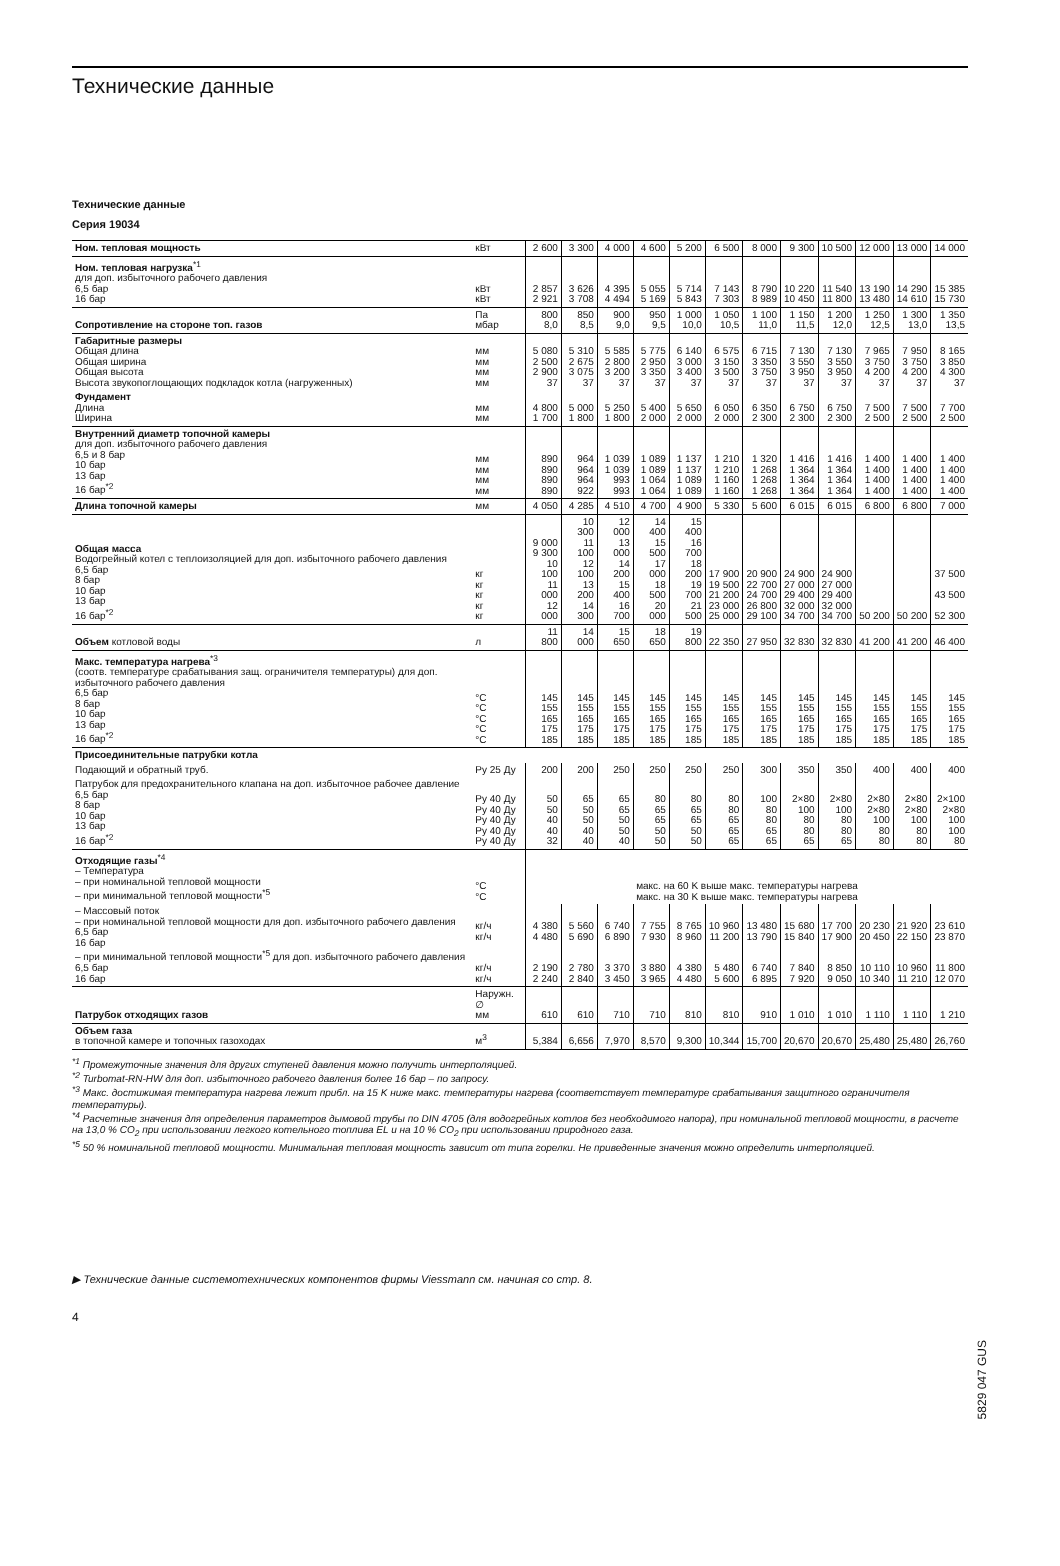Технические данные
Технические данные
Серия 19034
| Ном. тепловая мощность | кВт | 2 600 | 3 300 | 4 000 | 4 600 | 5 200 | 6 500 | 8 000 | 9 300 | 10 500 | 12 000 | 13 000 | 14 000 |
| Ном. тепловая нагрузка<sup>*1</sup> для доп. избыточного рабочего давления 6,5 бар 16 бар | кВт кВт | 2 857 2 921 | 3 626 3 708 | 4 395 4 494 | 5 055 5 169 | 5 714 5 843 | 7 143 7 303 | 8 790 8 989 | 10 220 10 450 | 11 540 11 800 | 13 190 13 480 | 14 290 14 610 | 15 385 15 730 |
| Сопротивление на стороне топ. газов | Па мбар | 800 8,0 | 850 8,5 | 900 9,0 | 950 9,5 | 1 000 10,0 | 1 050 10,5 | 1 100 11,0 | 1 150 11,5 | 1 200 12,0 | 1 250 12,5 | 1 300 13,0 | 1 350 13,5 |
| Габаритные размеры Общая длина Общая ширина Общая высота Высота звукопоглощающих подкладок котла (нагруженных) | мм мм мм мм | 5 080 2 500 2 900 37 | 5 310 2 675 3 075 37 | 5 585 2 800 3 200 37 | 5 775 2 950 3 350 37 | 6 140 3 000 3 400 37 | 6 575 3 150 3 500 37 | 6 715 3 350 3 750 37 | 7 130 3 550 3 950 37 | 7 130 3 550 3 950 37 | 7 965 3 750 4 200 37 | 7 950 3 750 4 200 37 | 8 165 3 850 4 300 37 |
| Фундамент Длина Ширина | мм мм | 4 800 1 700 | 5 000 1 800 | 5 250 1 800 | 5 400 2 000 | 5 650 2 000 | 6 050 2 000 | 6 350 2 300 | 6 750 2 300 | 6 750 2 300 | 7 500 2 500 | 7 500 2 500 | 7 700 2 500 |
| Внутренний диаметр топочной камеры для доп. избыточного рабочего давления 6,5 и 8 бар 10 бар 13 бар 16 бар<sup>*2</sup> | мм мм мм мм | 890 890 890 890 | 964 964 964 922 | 1 039 1 039 993 993 | 1 089 1 089 1 064 1 064 | 1 137 1 137 1 089 1 089 | 1 210 1 210 1 160 1 160 | 1 320 1 268 1 268 1 268 | 1 416 1 364 1 364 1 364 | 1 416 1 364 1 364 1 364 | 1 400 1 400 1 400 1 400 | 1 400 1 400 1 400 1 400 | 1 400 1 400 1 400 1 400 |
| Длина топочной камеры | мм | 4 050 | 4 285 | 4 510 | 4 700 | 4 900 | 5 330 | 5 600 | 6 015 | 6 015 | 6 800 | 6 800 | 7 000 |
| Общая масса Водогрейный котел с теплоизоляцией для доп. избыточного рабочего давления 6,5 бар 8 бар 10 бар 13 бар 16 бар<sup>*2</sup> | кг кг кг кг кг | 9 000 9 300 10 100 11 000 12 000 | 10 300 11 100 12 100 13 200 14 300 | 12 000 13 000 14 200 15 400 16 700 | 14 400 15 500 17 000 18 500 20 000 | 15 400 16 700 18 200 19 700 21 500 | 17 900 19 500 21 200 23 000 25 000 | 20 900 22 700 24 700 26 800 29 100 | 24 900 27 000 29 400 32 000 34 700 | 24 900 27 000 29 400 32 000 34 700 | 50 200 | 50 200 | 37 500 43 500 52 300 |
| Объем котловой воды | л | 11 800 | 14 000 | 15 650 | 18 650 | 19 800 | 22 350 | 27 950 | 32 830 | 32 830 | 41 200 | 41 200 | 46 400 |
| Макс. температура нагрева<sup>*3</sup> (соотв. температуре срабатывания защ. ограничителя температуры) для доп. избыточного рабочего давления 6,5 бар 8 бар 10 бар 13 бар 16 бар<sup>*2</sup> | °C °C °C °C °C | 145 155 165 175 185 | 145 155 165 175 185 | 145 155 165 175 185 | 145 155 165 175 185 | 145 155 165 175 185 | 145 155 165 175 185 | 145 155 165 175 185 | 145 155 165 175 185 | 145 155 165 175 185 | 145 155 165 175 185 | 145 155 165 175 185 | 145 155 165 175 185 |
| Присоединительные патрубки котла | | | | | | | | | | | | | |
| Подающий и обратный труб. | Ру 25 Ду | 200 | 200 | 250 | 250 | 250 | 250 | 300 | 350 | 350 | 400 | 400 | 400 |
| Патрубок для предохранительного клапана на доп. избыточное рабочее давление 6,5 бар 8 бар 10 бар 13 бар 16 бар<sup>*2</sup> | Ру 40 Ду Ру 40 Ду Ру 40 Ду Ру 40 Ду Ру 40 Ду | 50 50 40 40 32 | 65 50 50 40 40 | 65 65 50 50 40 | 80 65 65 50 50 | 80 65 65 50 50 | 80 80 65 65 65 | 100 80 80 65 65 | 2×80 100 80 80 65 | 2×80 100 80 80 65 | 2×80 2×80 100 80 80 | 2×80 2×80 100 80 80 | 2×100 2×80 100 100 80 |
| Отходящие газы<sup>*4</sup> – Температура – при номинальной тепловой мощности – при минимальной тепловой мощности<sup>*5</sup> | °C °C | макс. на 60 K выше макс. температуры нагрева макс. на 30 K выше макс. температуры нагрева | | | | | | | | | | | |
| – Массовый поток – при номинальной тепловой мощности для доп. избыточного рабочего давления 6,5 бар 16 бар – при минимальной тепловой мощности<sup>*5</sup> для доп. избыточного рабочего давления 6,5 бар 16 бар | кг/ч кг/ч кг/ч кг/ч | 4 380 4 480 2 190 2 240 | 5 560 5 690 2 780 2 840 | 6 740 6 890 3 370 3 450 | 7 755 7 930 3 880 3 965 | 8 765 8 960 4 380 4 480 | 10 960 11 200 5 480 5 600 | 13 480 13 790 6 740 6 895 | 15 680 15 840 7 840 7 920 | 17 700 17 900 8 850 9 050 | 20 230 20 450 10 110 10 340 | 21 920 22 150 10 960 11 210 | 23 610 23 870 11 800 12 070 |
| Патрубок отходящих газов | Наружн. ∅ мм | 610 | 610 | 710 | 710 | 810 | 810 | 910 | 1 010 | 1 010 | 1 110 | 1 110 | 1 210 |
| Объем газа в топочной камере и топочных газоходах | м<sup>3</sup> | 5,384 | 6,656 | 7,970 | 8,570 | 9,300 | 10,344 | 15,700 | 20,670 | 20,670 | 25,480 | 25,480 | 26,760 |
<sup>*1</sup> Промежуточные значения для других ступеней давления можно получить интерполяцией.
<sup>*2</sup> Turbomat-RN-HW для доп. избыточного рабочего давления более 16 бар – по запросу.
<sup>*3</sup> Макс. достижимая температура нагрева лежит прибл. на 15 K ниже макс. температуры нагрева (соответствует температуре срабатывания защитного ограничителя температуры).
<sup>*4</sup> Расчетные значения для определения параметров дымовой трубы по DIN 4705 (для водогрейных котлов без необходимого напора), при номинальной тепловой мощности, в расчете на 13,0 % CO<sub>2</sub> при использовании легкого котельного топлива EL и на 10 % CO<sub>2</sub> при использовании природного газа.
<sup>*5</sup> 50 % номинальной тепловой мощности. Минимальная тепловая мощность зависит от типа горелки. Не приведенные значения можно определить интерполяцией.
▶ Технические данные системотехнических компонентов фирмы Viessmann см. начиная со стр. 8.
4
5829 047 GUS